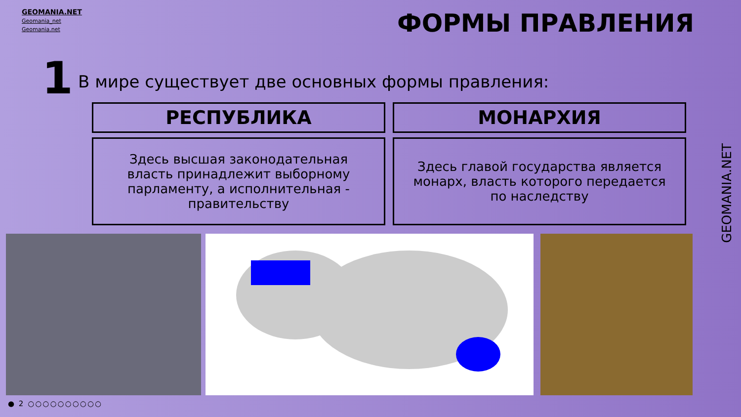GEOMANIA.NET
Geomania_net
Geomania.net
ФОРМЫ ПРАВЛЕНИЯ
1
В мире существует две основных формы правления:
РЕСПУБЛИКА МОНАРХИЯ
Здесь высшая законодательная власть принадлежит выборному парламенту, а исполнительная - правительству
Здесь главой государства является монарх, власть которого передается по наследству
GEOMANIA.NET
● 2 ○○○○○○○○○○